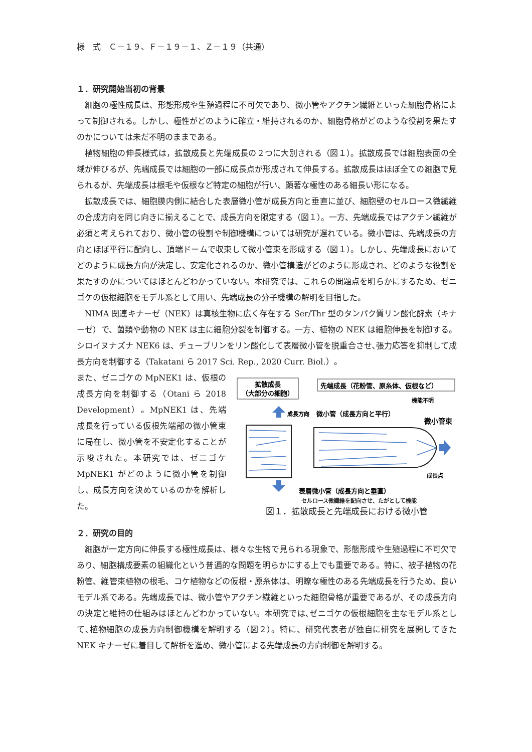様　式　Ｃ－１９、Ｆ－１９－１、Ｚ－１９（共通）
１．研究開始当初の背景
細胞の極性成長は、形態形成や生殖過程に不可欠であり、微小管やアクチン繊維といった細胞骨格によって制御される。しかし、極性がどのように確立・維持されるのか、細胞骨格がどのような役割を果たすのかについては未だ不明のままである。
植物細胞の伸長様式は，拡散成長と先端成長の２つに大別される（図１）。拡散成長では細胞表面の全域が伸びるが、先端成長では細胞の一部に成長点が形成されて伸長する。拡散成長はほぼ全ての細胞で見られるが、先端成長は根毛や仮根など特定の細胞が行い、顕著な極性のある細長い形になる。
拡散成長では、細胞膜内側に結合した表層微小管が成長方向と垂直に並び、細胞壁のセルロース微繊維の合成方向を同じ向きに揃えることで、成長方向を限定する（図１）。一方、先端成長ではアクチン繊維が必須と考えられており、微小管の役割や制御機構については研究が遅れている。微小管は、先端成長の方向とほぼ平行に配向し、頂端ドームで収束して微小管束を形成する（図１）。しかし、先端成長においてどのように成長方向が決定し、安定化されるのか、微小管構造がどのように形成され、どのような役割を果たすのかについてはほとんどわかっていない。本研究では、これらの問題点を明らかにするため、ゼニゴケの仮根細胞をモデル系として用い、先端成長の分子機構の解明を目指した。
NIMA 関連キナーゼ（NEK）は真核生物に広く存在する Ser/Thr 型のタンパク質リン酸化酵素（キナーゼ）で、菌類や動物の NEK は主に細胞分裂を制御する。一方、植物の NEK は細胞伸長を制御する。シロイヌナズナ NEK6 は、チューブリンをリン酸化して表層微小管を脱重合させ､張力応答を抑制して成長方向を制御する（Takatani ら 2017 Sci. Rep., 2020 Curr. Biol.）。
また、ゼニゴケの MpNEK1 は、仮根の成長方向を制御する（Otani ら 2018 Development）。MpNEK1 は、先端成長を行っている仮根先端部の微小管束に局在し、微小管を不安定化することが示唆された。本研究では、ゼニゴケ MpNEK1 がどのように微小管を制御し、成長方向を決めているのかを解析した。
拡散成長
（大部分の細胞）
先端成長（花粉管、原糸体、仮根など）
成長方向
微小管（成長方向と平行）
機能不明
微小管束
成長点
表層微小管（成長方向と垂直）
セルロース微繊維を配向させ、たがとして機能
図１．拡散成長と先端成長における微小管
２．研究の目的
細胞が一定方向に伸長する極性成長は、様々な生物で見られる現象で、形態形成や生殖過程に不可欠であり、細胞構成要素の組織化という普遍的な問題を明らかにする上でも重要である。特に、被子植物の花粉管、維管束植物の根毛、コケ植物などの仮根・原糸体は、明瞭な極性のある先端成長を行うため、良いモデル系である。先端成長では、微小管やアクチン繊維といった細胞骨格が重要であるが、その成長方向の決定と維持の仕組みはほとんどわかっていない。本研究では､ゼニゴケの仮根細胞を主なモデル系として､植物細胞の成長方向制御機構を解明する（図２）。特に、研究代表者が独自に研究を展開してきた NEK キナーゼに着目して解析を進め、微小管による先端成長の方向制御を解明する。